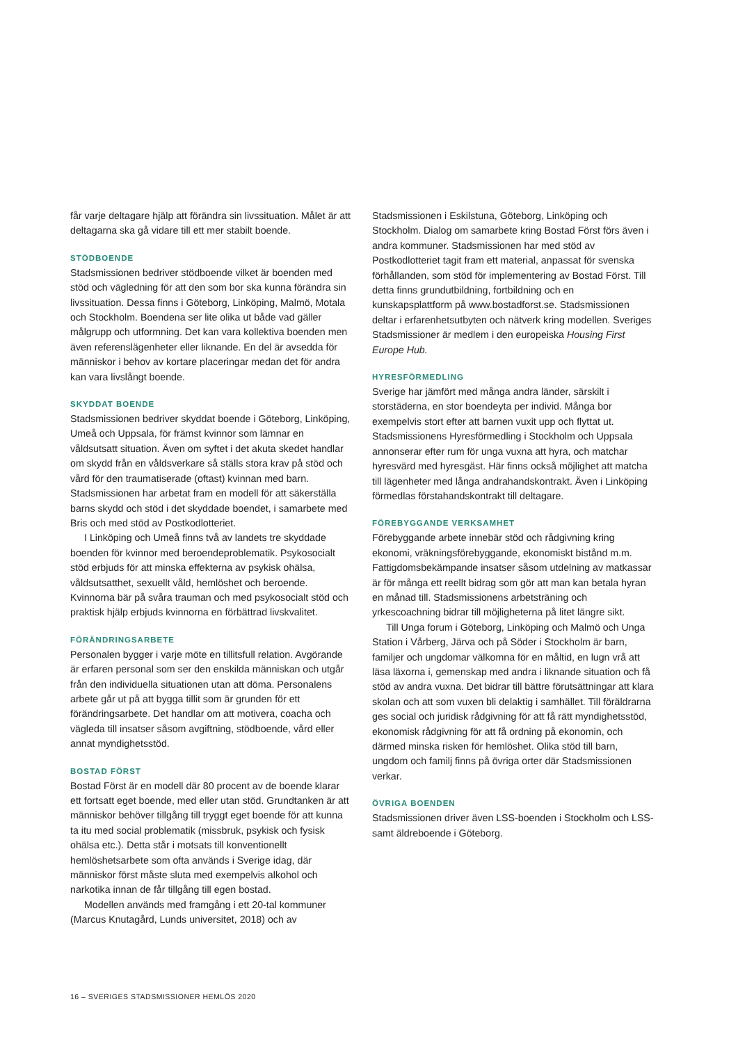får varje deltagare hjälp att förändra sin livssituation. Målet är att deltagarna ska gå vidare till ett mer stabilt boende.
STÖDBOENDE
Stadsmissionen bedriver stödboende vilket är boenden med stöd och vägledning för att den som bor ska kunna förändra sin livssituation. Dessa finns i Göteborg, Linköping, Malmö, Motala och Stockholm. Boendena ser lite olika ut både vad gäller målgrupp och utformning. Det kan vara kollektiva boenden men även referenslägenheter eller liknande. En del är avsedda för människor i behov av kortare placeringar medan det för andra kan vara livslångt boende.
SKYDDAT BOENDE
Stadsmissionen bedriver skyddat boende i Göteborg, Linköping, Umeå och Uppsala, för främst kvinnor som lämnar en våldsutsatt situation. Även om syftet i det akuta skedet handlar om skydd från en våldsverkare så ställs stora krav på stöd och vård för den traumatiserade (oftast) kvinnan med barn. Stadsmissionen har arbetat fram en modell för att säkerställa barns skydd och stöd i det skyddade boendet, i samarbete med Bris och med stöd av Postkodlotteriet.
I Linköping och Umeå finns två av landets tre skyddade boenden för kvinnor med beroendeproblematik. Psykosocialt stöd erbjuds för att minska effekterna av psykisk ohälsa, våldsutsatthet, sexuellt våld, hemlöshet och beroende. Kvinnorna bär på svåra trauman och med psykosocialt stöd och praktisk hjälp erbjuds kvinnorna en förbättrad livskvalitet.
FÖRÄNDRINGSARBETE
Personalen bygger i varje möte en tillitsfull relation. Avgörande är erfaren personal som ser den enskilda människan och utgår från den individuella situationen utan att döma. Personalens arbete går ut på att bygga tillit som är grunden för ett förändringsarbete. Det handlar om att motivera, coacha och vägleda till insatser såsom avgiftning, stödboende, vård eller annat myndighetsstöd.
BOSTAD FÖRST
Bostad Först är en modell där 80 procent av de boende klarar ett fortsatt eget boende, med eller utan stöd. Grundtanken är att människor behöver tillgång till tryggt eget boende för att kunna ta itu med social problematik (missbruk, psykisk och fysisk ohälsa etc.). Detta står i motsats till konventionellt hemlöshetsarbete som ofta används i Sverige idag, där människor först måste sluta med exempelvis alkohol och narkotika innan de får tillgång till egen bostad.
Modellen används med framgång i ett 20-tal kommuner (Marcus Knutagård, Lunds universitet, 2018) och av
Stadsmissionen i Eskilstuna, Göteborg, Linköping och Stockholm. Dialog om samarbete kring Bostad Först förs även i andra kommuner. Stadsmissionen har med stöd av Postkodlotteriet tagit fram ett material, anpassat för svenska förhållanden, som stöd för implementering av Bostad Först. Till detta finns grundutbildning, fortbildning och en kunskapsplattform på www.bostadforst.se. Stadsmissionen deltar i erfarenhetsutbyten och nätverk kring modellen. Sveriges Stadsmissioner är medlem i den europeiska Housing First Europe Hub.
HYRESFÖRMEDLING
Sverige har jämfört med många andra länder, särskilt i storstäderna, en stor boendeyta per individ. Många bor exempelvis stort efter att barnen vuxit upp och flyttat ut. Stadsmissionens Hyresförmedling i Stockholm och Uppsala annonserar efter rum för unga vuxna att hyra, och matchar hyresvärd med hyresgäst. Här finns också möjlighet att matcha till lägenheter med långa andrahandskontrakt. Även i Linköping förmedlas förstahandskontrakt till deltagare.
FÖREBYGGANDE VERKSAMHET
Förebyggande arbete innebär stöd och rådgivning kring ekonomi, vräkningsförebyggande, ekonomiskt bistånd m.m. Fattigdomsbekämpande insatser såsom utdelning av matkassar är för många ett reellt bidrag som gör att man kan betala hyran en månad till. Stadsmissionens arbetsträning och yrkescoachning bidrar till möjligheterna på litet längre sikt.
Till Unga forum i Göteborg, Linköping och Malmö och Unga Station i Vårberg, Järva och på Söder i Stockholm är barn, familjer och ungdomar välkomna för en måltid, en lugn vrå att läsa läxorna i, gemenskap med andra i liknande situation och få stöd av andra vuxna. Det bidrar till bättre förutsättningar att klara skolan och att som vuxen bli delaktig i samhället. Till föräldrarna ges social och juridisk rådgivning för att få rätt myndighetsstöd, ekonomisk rådgivning för att få ordning på ekonomin, och därmed minska risken för hemlöshet. Olika stöd till barn, ungdom och familj finns på övriga orter där Stadsmissionen verkar.
ÖVRIGA BOENDEN
Stadsmissionen driver även LSS-boenden i Stockholm och LSS- samt äldreboende i Göteborg.
16 – SVERIGES STADSMISSIONER HEMLÖS 2020